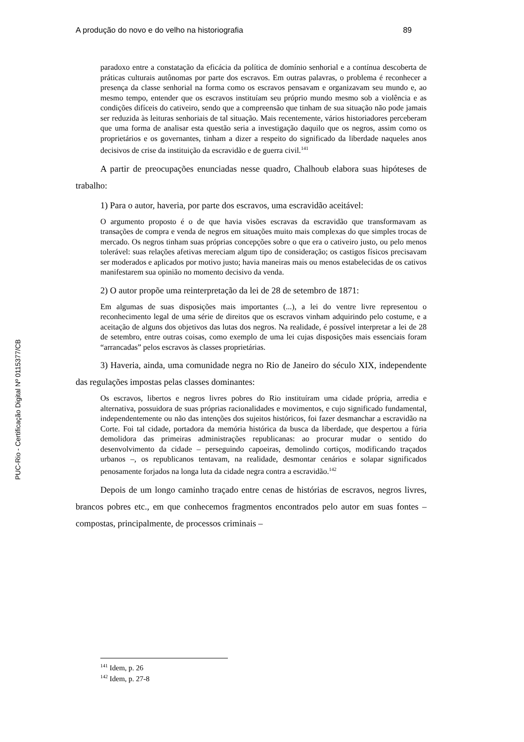A produção do novo e do velho na historiografia 89
PUC-Rio - Certificação Digital Nº 0115377/CB
paradoxo entre a constatação da eficácia da política de domínio senhorial e a contínua descoberta de práticas culturais autônomas por parte dos escravos. Em outras palavras, o problema é reconhecer a presença da classe senhorial na forma como os escravos pensavam e organizavam seu mundo e, ao mesmo tempo, entender que os escravos instituíam seu próprio mundo mesmo sob a violência e as condições difíceis do cativeiro, sendo que a compreensão que tinham de sua situação não pode jamais ser reduzida às leituras senhoriais de tal situação. Mais recentemente, vários historiadores perceberam que uma forma de analisar esta questão seria a investigação daquilo que os negros, assim como os proprietários e os governantes, tinham a dizer a respeito do significado da liberdade naqueles anos decisivos de crise da instituição da escravidão e de guerra civil.<sup>141</sup>
A partir de preocupações enunciadas nesse quadro, Chalhoub elabora suas hipóteses de trabalho:
1) Para o autor, haveria, por parte dos escravos, uma escravidão aceitável:
O argumento proposto é o de que havia visões escravas da escravidão que transformavam as transações de compra e venda de negros em situações muito mais complexas do que simples trocas de mercado. Os negros tinham suas próprias concepções sobre o que era o cativeiro justo, ou pelo menos tolerável: suas relações afetivas mereciam algum tipo de consideração; os castigos físicos precisavam ser moderados e aplicados por motivo justo; havia maneiras mais ou menos estabelecidas de os cativos manifestarem sua opinião no momento decisivo da venda.
2) O autor propõe uma reinterpretação da lei de 28 de setembro de 1871:
Em algumas de suas disposições mais importantes (...), a lei do ventre livre representou o reconhecimento legal de uma série de direitos que os escravos vinham adquirindo pelo costume, e a aceitação de alguns dos objetivos das lutas dos negros. Na realidade, é possível interpretar a lei de 28 de setembro, entre outras coisas, como exemplo de uma lei cujas disposições mais essenciais foram “arrancadas” pelos escravos às classes proprietárias.
3) Haveria, ainda, uma comunidade negra no Rio de Janeiro do século XIX, independente das regulações impostas pelas classes dominantes:
Os escravos, libertos e negros livres pobres do Rio instituíram uma cidade própria, arredia e alternativa, possuidora de suas próprias racionalidades e movimentos, e cujo significado fundamental, independentemente ou não das intenções dos sujeitos históricos, foi fazer desmanchar a escravidão na Corte. Foi tal cidade, portadora da memória histórica da busca da liberdade, que despertou a fúria demolidora das primeiras administrações republicanas: ao procurar mudar o sentido do desenvolvimento da cidade – perseguindo capoeiras, demolindo cortiços, modificando traçados urbanos –, os republicanos tentavam, na realidade, desmontar cenários e solapar significados penosamente forjados na longa luta da cidade negra contra a escravidão.<sup>142</sup>
Depois de um longo caminho traçado entre cenas de histórias de escravos, negros livres, brancos pobres etc., em que conhecemos fragmentos encontrados pelo autor em suas fontes – compostas, principalmente, de processos criminais –
<sup>141</sup> Idem, p. 26
<sup>142</sup> Idem, p. 27-8